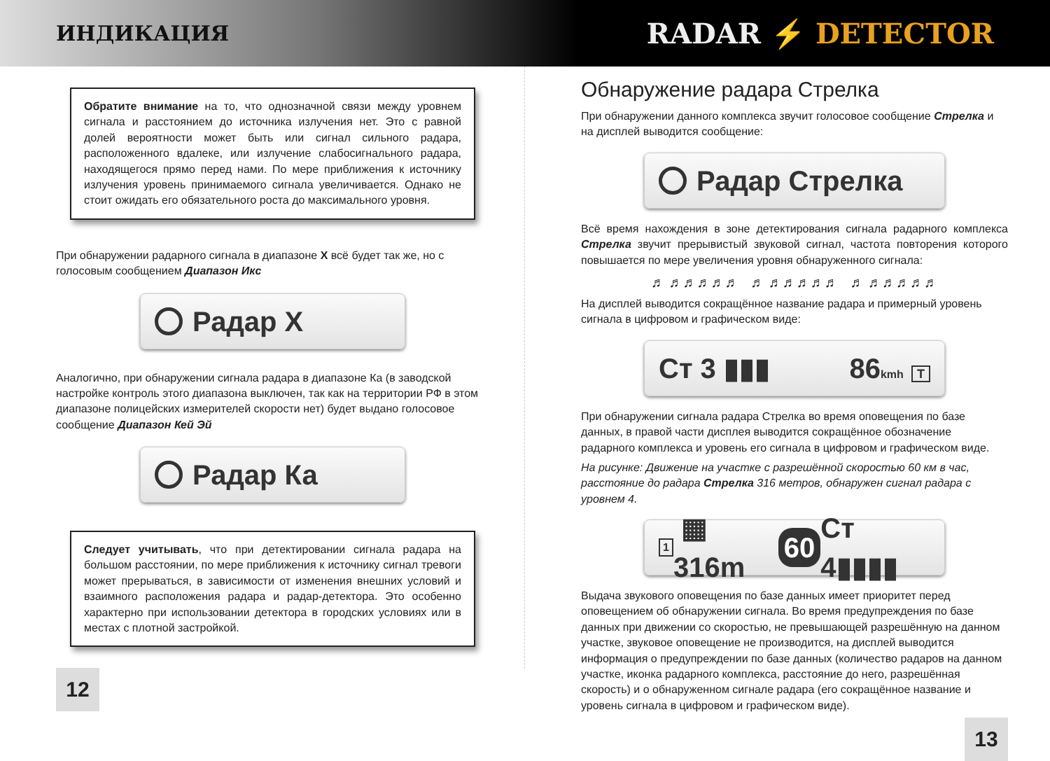ИНДИКАЦИЯ
RADAR ⚡ DETECTOR
Обратите внимание на то, что однозначной связи между уровнем сигнала и расстоянием до источника излучения нет. Это с равной долей вероятности может быть или сигнал сильного радара, расположенного вдалеке, или излучение слабосигнального радара, находящегося прямо перед нами. По мере приближения к источнику излучения уровень принимаемого сигнала увеличивается. Однако не стоит ожидать его обязательного роста до максимального уровня.
При обнаружении радарного сигнала в диапазоне X всё будет так же, но с голосовым сообщением Диапазон Икс
Радар X
Аналогично, при обнаружении сигнала радара в диапазоне Ка (в заводской настройке контроль этого диапазона выключен, так как на территории РФ в этом диапазоне полицейских измерителей скорости нет) будет выдано голосовое сообщение Диапазон Кей Эй
Радар Ка
Следует учитывать, что при детектировании сигнала радара на большом расстоянии, по мере приближения к источнику сигнал тревоги может прерываться, в зависимости от изменения внешних условий и взаимного расположения радара и радар-детектора. Это особенно характерно при использовании детектора в городских условиях или в местах с плотной застройкой.
12
Обнаружение радара Стрелка
При обнаружении данного комплекса звучит голосовое сообщение Стрелка и на дисплей выводится сообщение:
Радар Стрелка
Всё время нахождения в зоне детектирования сигнала радарного комплекса Стрелка звучит прерывистый звуковой сигнал, частота повторения которого повышается по мере увеличения уровня обнаруженного сигнала:
♬ ♬♬♬♬♬ ♬ ♬♬♬♬♬ ♬ ♬♬♬♬♬
На дисплей выводится сокращённое название радара и примерный уровень сигнала в цифровом и графическом виде:
Ст 3 ▮▮▮ 86kmh T
При обнаружении сигнала радара Стрелка во время оповещения по базе данных, в правой части дисплея выводится сокращённое обозначение радарного комплекса и уровень его сигнала в цифровом и графическом виде.
На рисунке: Движение на участке с разрешённой скоростью 60 км в час, расстояние до радара Стрелка 316 метров, обнаружен сигнал радара с уровнем 4.
1 ▦ 316m 60 Ст 4▮▮▮▮
Выдача звукового оповещения по базе данных имеет приоритет перед оповещением об обнаружении сигнала. Во время предупреждения по базе данных при движении со скоростью, не превышающей разрешённую на данном участке, звуковое оповещение не производится, на дисплей выводится информация о предупреждении по базе данных (количество радаров на данном участке, иконка радарного комплекса, расстояние до него, разрешённая скорость) и о обнаруженном сигнале радара (его сокращённое название и уровень сигнала в цифровом и графическом виде).
13